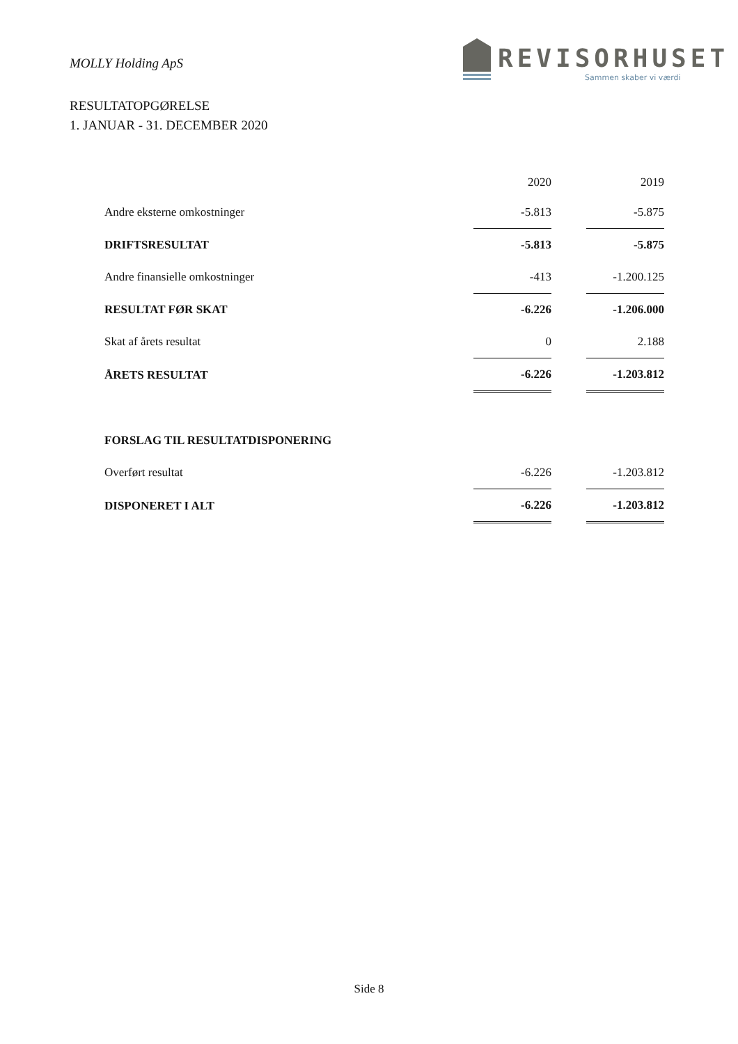MOLLY Holding ApS
REVISORHUSET
Sammen skaber vi værdi
RESULTATOPGØRELSE
1. JANUAR - 31. DECEMBER 2020
| | 2020 | | 2019 |
| --- | --- | --- | --- |
| Andre eksterne omkostninger | -5.813 | | -5.875 |
| DRIFTSRESULTAT | -5.813 | | -5.875 |
| Andre finansielle omkostninger | -413 | | -1.200.125 |
| RESULTAT FØR SKAT | -6.226 | | -1.206.000 |
| Skat af årets resultat | 0 | | 2.188 |
| ÅRETS RESULTAT | -6.226 | | -1.203.812 |
| FORSLAG TIL RESULTATDISPONERING | | | |
| Overført resultat | -6.226 | | -1.203.812 |
| DISPONERET I ALT | -6.226 | | -1.203.812 |
Side 8